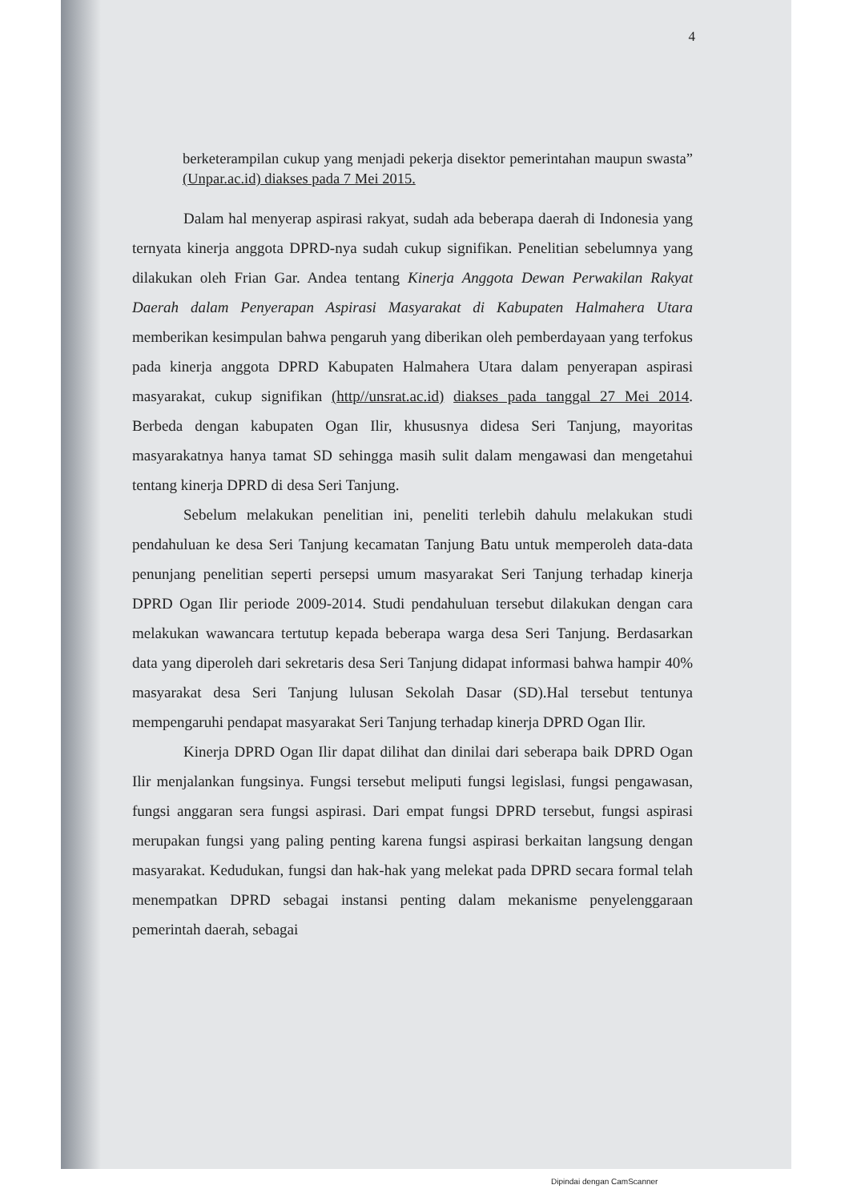4
berketerampilan cukup yang menjadi pekerja disektor pemerintahan maupun swasta” (Unpar.ac.id) diakses pada 7 Mei 2015.
Dalam hal menyerap aspirasi rakyat, sudah ada beberapa daerah di Indonesia yang ternyata kinerja anggota DPRD-nya sudah cukup signifikan. Penelitian sebelumnya yang dilakukan oleh Frian Gar. Andea tentang Kinerja Anggota Dewan Perwakilan Rakyat Daerah dalam Penyerapan Aspirasi Masyarakat di Kabupaten Halmahera Utara memberikan kesimpulan bahwa pengaruh yang diberikan oleh pemberdayaan yang terfokus pada kinerja anggota DPRD Kabupaten Halmahera Utara dalam penyerapan aspirasi masyarakat, cukup signifikan (http//unsrat.ac.id) diakses pada tanggal 27 Mei 2014. Berbeda dengan kabupaten Ogan Ilir, khususnya didesa Seri Tanjung, mayoritas masyarakatnya hanya tamat SD sehingga masih sulit dalam mengawasi dan mengetahui tentang kinerja DPRD di desa Seri Tanjung.
Sebelum melakukan penelitian ini, peneliti terlebih dahulu melakukan studi pendahuluan ke desa Seri Tanjung kecamatan Tanjung Batu untuk memperoleh data-data penunjang penelitian seperti persepsi umum masyarakat Seri Tanjung terhadap kinerja DPRD Ogan Ilir periode 2009-2014. Studi pendahuluan tersebut dilakukan dengan cara melakukan wawancara tertutup kepada beberapa warga desa Seri Tanjung. Berdasarkan data yang diperoleh dari sekretaris desa Seri Tanjung didapat informasi bahwa hampir 40% masyarakat desa Seri Tanjung lulusan Sekolah Dasar (SD).Hal tersebut tentunya mempengaruhi pendapat masyarakat Seri Tanjung terhadap kinerja DPRD Ogan Ilir.
Kinerja DPRD Ogan Ilir dapat dilihat dan dinilai dari seberapa baik DPRD Ogan Ilir menjalankan fungsinya. Fungsi tersebut meliputi fungsi legislasi, fungsi pengawasan, fungsi anggaran sera fungsi aspirasi. Dari empat fungsi DPRD tersebut, fungsi aspirasi merupakan fungsi yang paling penting karena fungsi aspirasi berkaitan langsung dengan masyarakat. Kedudukan, fungsi dan hak-hak yang melekat pada DPRD secara formal telah menempatkan DPRD sebagai instansi penting dalam mekanisme penyelenggaraan pemerintah daerah, sebagai
Dipindai dengan CamScanner